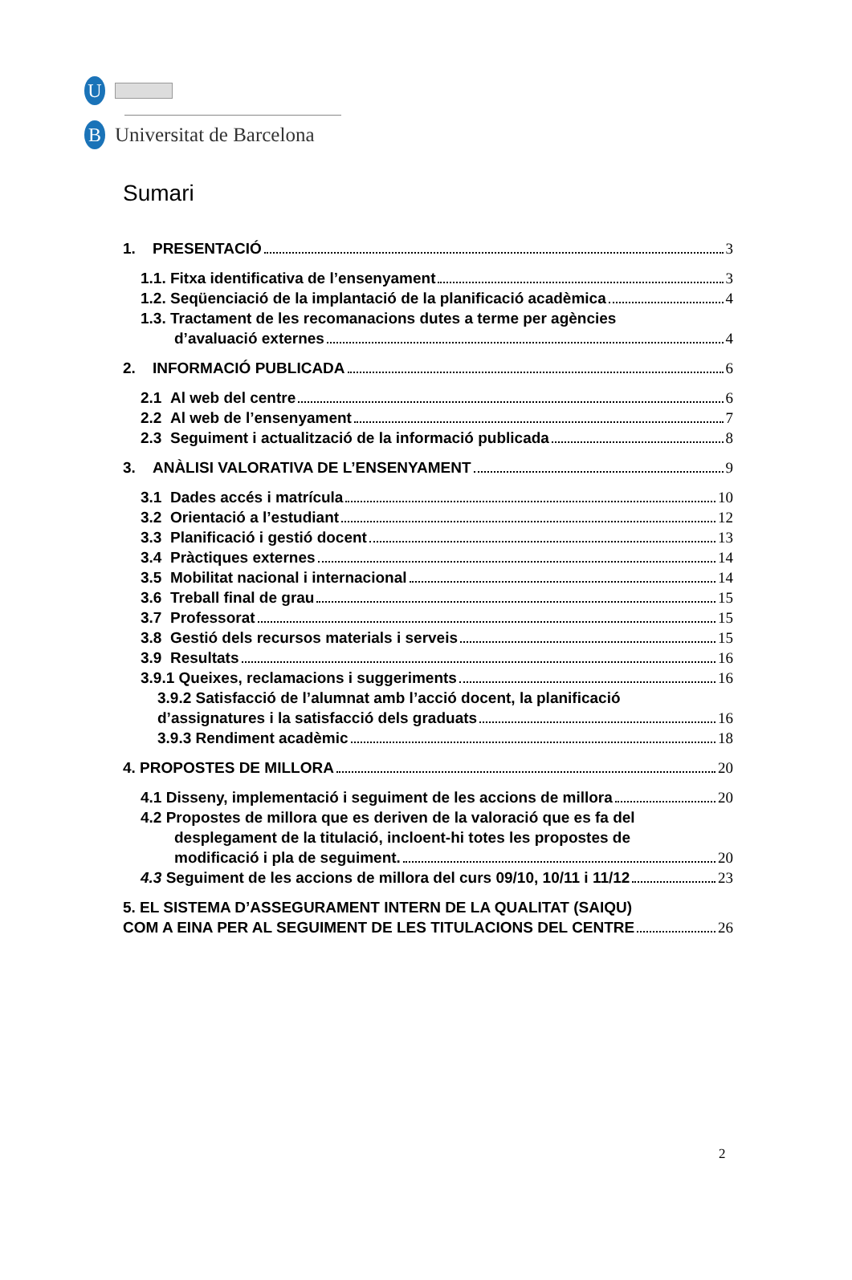U
B
Universitat de Barcelona
Sumari
1. PRESENTACIÓ 3
1.1. Fitxa identificativa de l’ensenyament 3
1.2. Seqüenciació de la implantació de la planificació acadèmica 4
1.3. Tractament de les recomanacions dutes a terme per agències
d’avaluació externes 4
2. INFORMACIÓ PUBLICADA 6
2.1 Al web del centre 6
2.2 Al web de l’ensenyament 7
2.3 Seguiment i actualització de la informació publicada 8
3. ANÀLISI VALORATIVA DE L’ENSENYAMENT 9
3.1 Dades accés i matrícula 10
3.2 Orientació a l’estudiant 12
3.3 Planificació i gestió docent 13
3.4 Pràctiques externes 14
3.5 Mobilitat nacional i internacional 14
3.6 Treball final de grau 15
3.7 Professorat 15
3.8 Gestió dels recursos materials i serveis 15
3.9 Resultats 16
3.9.1 Queixes, reclamacions i suggeriments 16
3.9.2 Satisfacció de l’alumnat amb l’acció docent, la planificació
d’assignatures i la satisfacció dels graduats 16
3.9.3 Rendiment acadèmic 18
4. PROPOSTES DE MILLORA 20
4.1 Disseny, implementació i seguiment de les accions de millora 20
4.2 Propostes de millora que es deriven de la valoració que es fa del
desplegament de la titulació, incloent-hi totes les propostes de
modificació i pla de seguiment. 20
4.3 Seguiment de les accions de millora del curs 09/10, 10/11 i 11/12 23
5. EL SISTEMA D’ASSEGURAMENT INTERN DE LA QUALITAT (SAIQU)
COM A EINA PER AL SEGUIMENT DE LES TITULACIONS DEL CENTRE 26
2